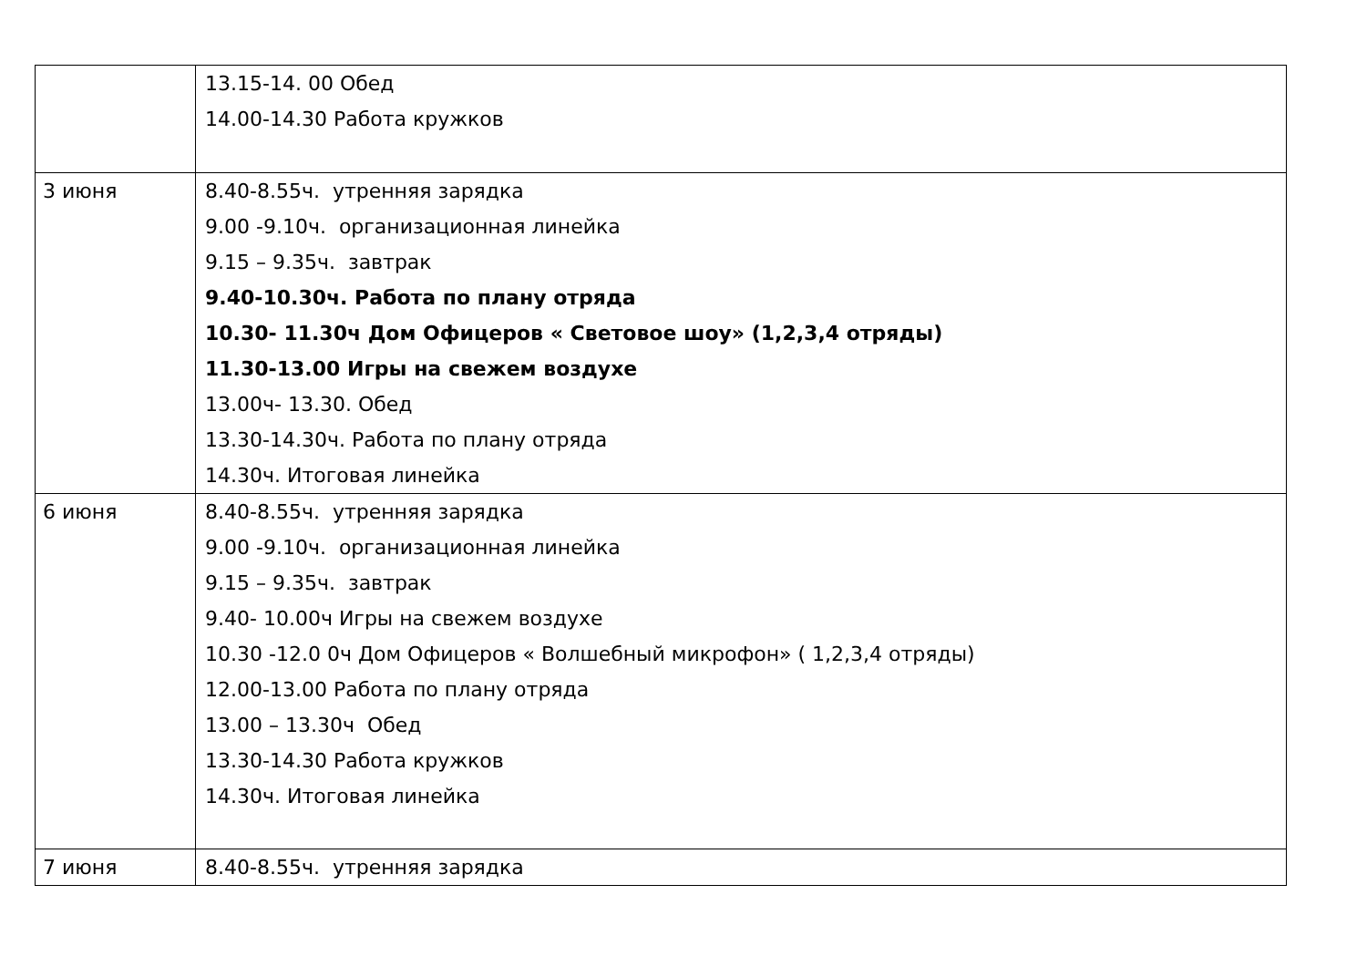| | 13.15-14. 00 Обед 14.00-14.30 Работа кружков |
| 3 июня | 8.40-8.55ч. утренняя зарядка 9.00 -9.10ч. организационная линейка 9.15 – 9.35ч. завтрак 9.40-10.30ч. Работа по плану отряда 10.30- 11.30ч Дом Офицеров « Световое шоу» (1,2,3,4 отряды) 11.30-13.00 Игры на свежем воздухе 13.00ч- 13.30. Обед 13.30-14.30ч. Работа по плану отряда 14.30ч. Итоговая линейка |
| 6 июня | 8.40-8.55ч. утренняя зарядка 9.00 -9.10ч. организационная линейка 9.15 – 9.35ч. завтрак 9.40- 10.00ч Игры на свежем воздухе 10.30 -12.0 0ч Дом Офицеров « Волшебный микрофон» ( 1,2,3,4 отряды) 12.00-13.00 Работа по плану отряда 13.00 – 13.30ч Обед 13.30-14.30 Работа кружков 14.30ч. Итоговая линейка |
| 7 июня | 8.40-8.55ч. утренняя зарядка |